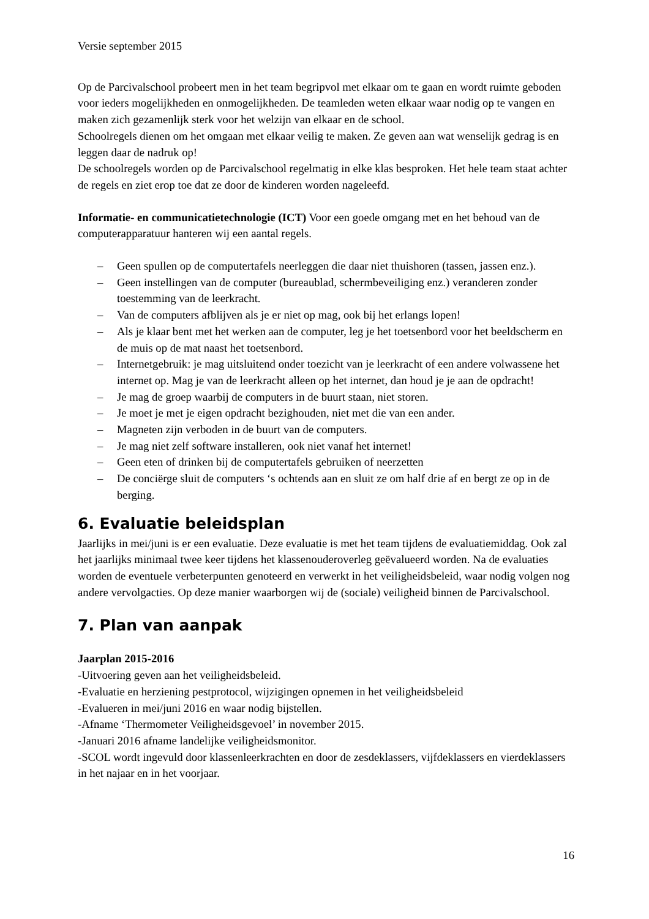Versie september 2015
Op de Parcivalschool probeert men in het team begripvol met elkaar om te gaan en wordt ruimte geboden voor ieders mogelijkheden en onmogelijkheden. De teamleden weten elkaar waar nodig op te vangen en maken zich gezamenlijk sterk voor het welzijn van elkaar en de school.
Schoolregels dienen om het omgaan met elkaar veilig te maken. Ze geven aan wat wenselijk gedrag is en leggen daar de nadruk op!
De schoolregels worden op de Parcivalschool regelmatig in elke klas besproken. Het hele team staat achter de regels en ziet erop toe dat ze door de kinderen worden nageleefd.
Informatie- en communicatietechnologie (ICT) Voor een goede omgang met en het behoud van de computerapparatuur hanteren wij een aantal regels.
– Geen spullen op de computertafels neerleggen die daar niet thuishoren (tassen, jassen enz.).
– Geen instellingen van de computer (bureaublad, schermbeveiliging enz.) veranderen zonder toestemming van de leerkracht.
– Van de computers afblijven als je er niet op mag, ook bij het erlangs lopen!
– Als je klaar bent met het werken aan de computer, leg je het toetsenbord voor het beeldscherm en de muis op de mat naast het toetsenbord.
– Internetgebruik: je mag uitsluitend onder toezicht van je leerkracht of een andere volwassene het internet op. Mag je van de leerkracht alleen op het internet, dan houd je je aan de opdracht!
– Je mag de groep waarbij de computers in de buurt staan, niet storen.
– Je moet je met je eigen opdracht bezighouden, niet met die van een ander.
– Magneten zijn verboden in de buurt van de computers.
– Je mag niet zelf software installeren, ook niet vanaf het internet!
– Geen eten of drinken bij de computertafels gebruiken of neerzetten
– De conciërge sluit de computers ‘s ochtends aan en sluit ze om half drie af en bergt ze op in de berging.
6. Evaluatie beleidsplan
Jaarlijks in mei/juni is er een evaluatie. Deze evaluatie is met het team tijdens de evaluatiemiddag. Ook zal het jaarlijks minimaal twee keer tijdens het klassenouderoverleg geëvalueerd worden. Na de evaluaties worden de eventuele verbeterpunten genoteerd en verwerkt in het veiligheidsbeleid, waar nodig volgen nog andere vervolgacties. Op deze manier waarborgen wij de (sociale) veiligheid binnen de Parcivalschool.
7. Plan van aanpak
Jaarplan 2015-2016
-Uitvoering geven aan het veiligheidsbeleid.
-Evaluatie en herziening pestprotocol, wijzigingen opnemen in het veiligheidsbeleid
-Evalueren in mei/juni 2016 en waar nodig bijstellen.
-Afname ‘Thermometer Veiligheidsgevoel’ in november 2015.
-Januari 2016 afname landelijke veiligheidsmonitor.
-SCOL wordt ingevuld door klassenleerkrachten en door de zesdeklassers, vijfdeklassers en vierdeklassers in het najaar en in het voorjaar.
16